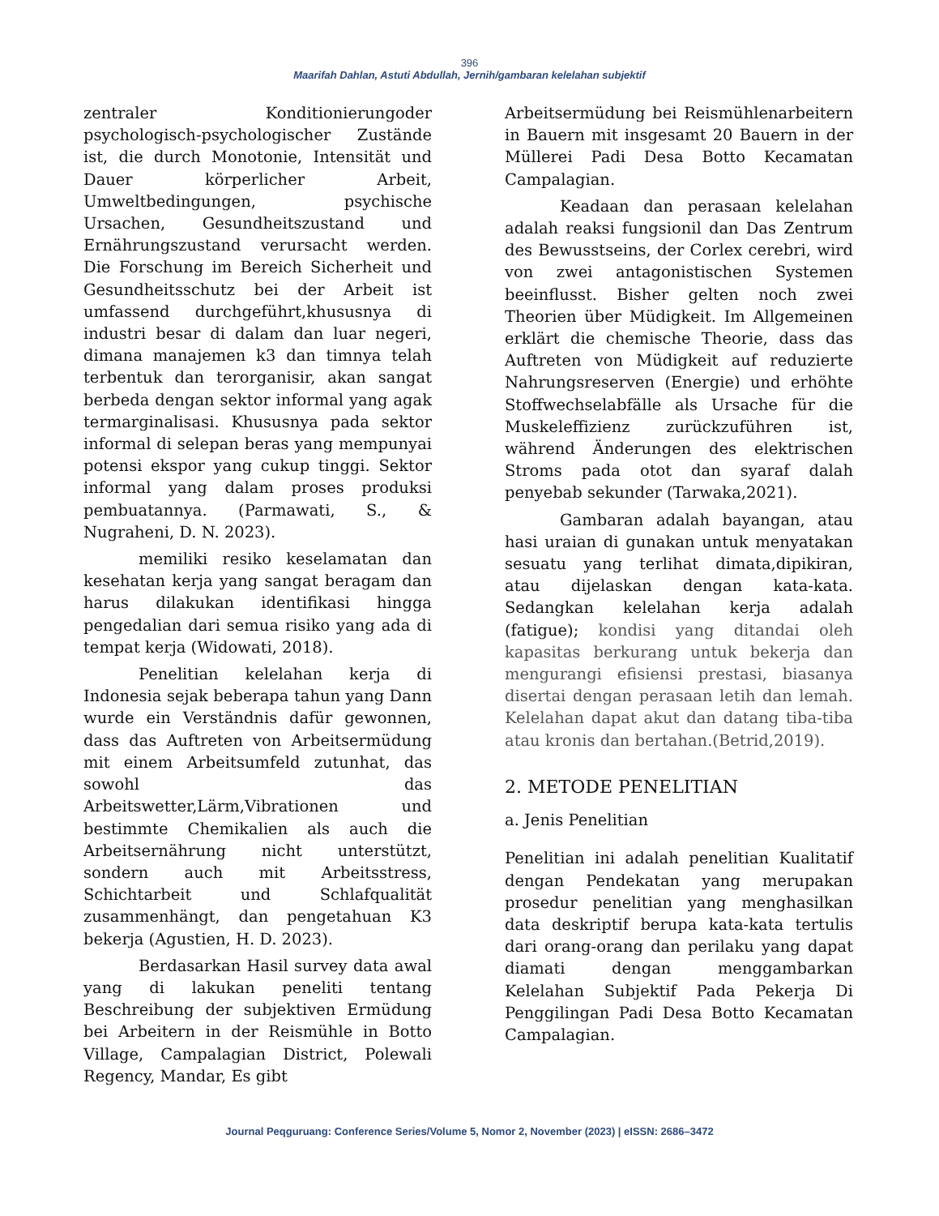396
Maarifah Dahlan, Astuti Abdullah, Jernih/gambaran kelelahan subjektif
zentraler Konditionierungoder psychologisch-psychologischer Zustände ist, die durch Monotonie, Intensität und Dauer körperlicher Arbeit, Umweltbedingungen, psychische Ursachen, Gesundheitszustand und Ernährungszustand verursacht werden. Die Forschung im Bereich Sicherheit und Gesundheitsschutz bei der Arbeit ist umfassend durchgeführt,khususnya di industri besar di dalam dan luar negeri, dimana manajemen k3 dan timnya telah terbentuk dan terorganisir, akan sangat berbeda dengan sektor informal yang agak termarginalisasi. Khususnya pada sektor informal di selepan beras yang mempunyai potensi ekspor yang cukup tinggi. Sektor informal yang dalam proses produksi pembuatannya. (Parmawati, S., & Nugraheni, D. N. 2023).
memiliki resiko keselamatan dan kesehatan kerja yang sangat beragam dan harus dilakukan identifikasi hingga pengedalian dari semua risiko yang ada di tempat kerja (Widowati, 2018).
Penelitian kelelahan kerja di Indonesia sejak beberapa tahun yang Dann wurde ein Verständnis dafür gewonnen, dass das Auftreten von Arbeitsermüdung mit einem Arbeitsumfeld zutunhat, das sowohl das Arbeitswetter,Lärm,Vibrationen und bestimmte Chemikalien als auch die Arbeitsernährung nicht unterstützt, sondern auch mit Arbeitsstress, Schichtarbeit und Schlafqualität zusammenhängt, dan pengetahuan K3 bekerja (Agustien, H. D. 2023).
Berdasarkan Hasil survey data awal yang di lakukan peneliti tentang Beschreibung der subjektiven Ermüdung bei Arbeitern in der Reismühle in Botto Village, Campalagian District, Polewali Regency, Mandar, Es gibt
Arbeitsermüdung bei Reismühlenarbeitern in Bauern mit insgesamt 20 Bauern in der Müllerei Padi Desa Botto Kecamatan Campalagian.
Keadaan dan perasaan kelelahan adalah reaksi fungsionil dan Das Zentrum des Bewusstseins, der Corlex cerebri, wird von zwei antagonistischen Systemen beeinflusst. Bisher gelten noch zwei Theorien über Müdigkeit. Im Allgemeinen erklärt die chemische Theorie, dass das Auftreten von Müdigkeit auf reduzierte Nahrungsreserven (Energie) und erhöhte Stoffwechselabfälle als Ursache für die Muskeleffizienz zurückzuführen ist, während Änderungen des elektrischen Stroms pada otot dan syaraf dalah penyebab sekunder (Tarwaka,2021).
Gambaran adalah bayangan, atau hasi uraian di gunakan untuk menyatakan sesuatu yang terlihat dimata,dipikiran, atau dijelaskan dengan kata-kata. Sedangkan kelelahan kerja adalah (fatigue); kondisi yang ditandai oleh kapasitas berkurang untuk bekerja dan mengurangi efisiensi prestasi, biasanya disertai dengan perasaan letih dan lemah. Kelelahan dapat akut dan datang tiba-tiba atau kronis dan bertahan.(Betrid,2019).
2. METODE PENELITIAN
a. Jenis Penelitian
Penelitian ini adalah penelitian Kualitatif dengan Pendekatan yang merupakan prosedur penelitian yang menghasilkan data deskriptif berupa kata-kata tertulis dari orang-orang dan perilaku yang dapat diamati dengan menggambarkan Kelelahan Subjektif Pada Pekerja Di Penggilingan Padi Desa Botto Kecamatan Campalagian.
Journal Peqguruang: Conference Series/Volume 5, Nomor 2, November (2023) | eISSN: 2686–3472